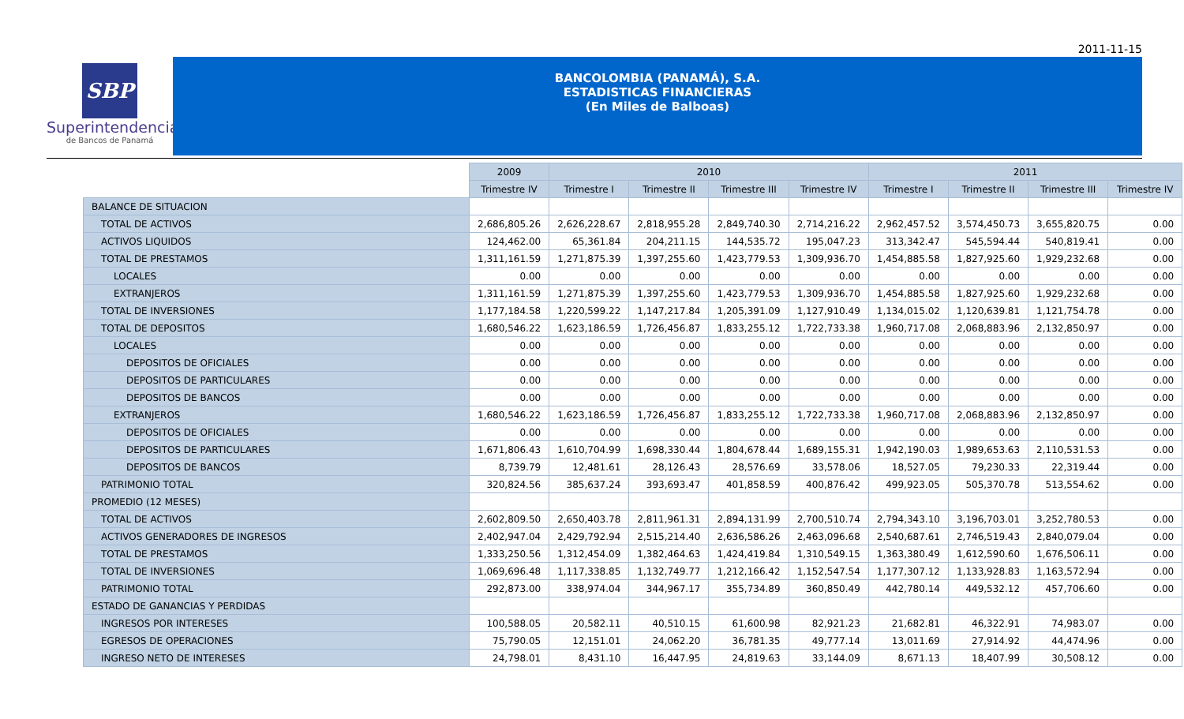2011-11-15
SBP
Superintendencia
de Bancos de Panamá
BANCOLOMBIA (PANAMÁ), S.A.
ESTADISTICAS FINANCIERAS
(En Miles de Balboas)
| | 2009 | 2010 | | | | 2011 | | | |
| | Trimestre IV | Trimestre I | Trimestre II | Trimestre III | Trimestre IV | Trimestre I | Trimestre II | Trimestre III | Trimestre IV |
| BALANCE DE SITUACION | | | | | | | | | |
| TOTAL DE ACTIVOS | 2,686,805.26 | 2,626,228.67 | 2,818,955.28 | 2,849,740.30 | 2,714,216.22 | 2,962,457.52 | 3,574,450.73 | 3,655,820.75 | 0.00 |
| ACTIVOS LIQUIDOS | 124,462.00 | 65,361.84 | 204,211.15 | 144,535.72 | 195,047.23 | 313,342.47 | 545,594.44 | 540,819.41 | 0.00 |
| TOTAL DE PRESTAMOS | 1,311,161.59 | 1,271,875.39 | 1,397,255.60 | 1,423,779.53 | 1,309,936.70 | 1,454,885.58 | 1,827,925.60 | 1,929,232.68 | 0.00 |
| LOCALES | 0.00 | 0.00 | 0.00 | 0.00 | 0.00 | 0.00 | 0.00 | 0.00 | 0.00 |
| EXTRANJEROS | 1,311,161.59 | 1,271,875.39 | 1,397,255.60 | 1,423,779.53 | 1,309,936.70 | 1,454,885.58 | 1,827,925.60 | 1,929,232.68 | 0.00 |
| TOTAL DE INVERSIONES | 1,177,184.58 | 1,220,599.22 | 1,147,217.84 | 1,205,391.09 | 1,127,910.49 | 1,134,015.02 | 1,120,639.81 | 1,121,754.78 | 0.00 |
| TOTAL DE DEPOSITOS | 1,680,546.22 | 1,623,186.59 | 1,726,456.87 | 1,833,255.12 | 1,722,733.38 | 1,960,717.08 | 2,068,883.96 | 2,132,850.97 | 0.00 |
| LOCALES | 0.00 | 0.00 | 0.00 | 0.00 | 0.00 | 0.00 | 0.00 | 0.00 | 0.00 |
| DEPOSITOS DE OFICIALES | 0.00 | 0.00 | 0.00 | 0.00 | 0.00 | 0.00 | 0.00 | 0.00 | 0.00 |
| DEPOSITOS DE PARTICULARES | 0.00 | 0.00 | 0.00 | 0.00 | 0.00 | 0.00 | 0.00 | 0.00 | 0.00 |
| DEPOSITOS DE BANCOS | 0.00 | 0.00 | 0.00 | 0.00 | 0.00 | 0.00 | 0.00 | 0.00 | 0.00 |
| EXTRANJEROS | 1,680,546.22 | 1,623,186.59 | 1,726,456.87 | 1,833,255.12 | 1,722,733.38 | 1,960,717.08 | 2,068,883.96 | 2,132,850.97 | 0.00 |
| DEPOSITOS DE OFICIALES | 0.00 | 0.00 | 0.00 | 0.00 | 0.00 | 0.00 | 0.00 | 0.00 | 0.00 |
| DEPOSITOS DE PARTICULARES | 1,671,806.43 | 1,610,704.99 | 1,698,330.44 | 1,804,678.44 | 1,689,155.31 | 1,942,190.03 | 1,989,653.63 | 2,110,531.53 | 0.00 |
| DEPOSITOS DE BANCOS | 8,739.79 | 12,481.61 | 28,126.43 | 28,576.69 | 33,578.06 | 18,527.05 | 79,230.33 | 22,319.44 | 0.00 |
| PATRIMONIO TOTAL | 320,824.56 | 385,637.24 | 393,693.47 | 401,858.59 | 400,876.42 | 499,923.05 | 505,370.78 | 513,554.62 | 0.00 |
| PROMEDIO (12 MESES) | | | | | | | | | |
| TOTAL DE ACTIVOS | 2,602,809.50 | 2,650,403.78 | 2,811,961.31 | 2,894,131.99 | 2,700,510.74 | 2,794,343.10 | 3,196,703.01 | 3,252,780.53 | 0.00 |
| ACTIVOS GENERADORES DE INGRESOS | 2,402,947.04 | 2,429,792.94 | 2,515,214.40 | 2,636,586.26 | 2,463,096.68 | 2,540,687.61 | 2,746,519.43 | 2,840,079.04 | 0.00 |
| TOTAL DE PRESTAMOS | 1,333,250.56 | 1,312,454.09 | 1,382,464.63 | 1,424,419.84 | 1,310,549.15 | 1,363,380.49 | 1,612,590.60 | 1,676,506.11 | 0.00 |
| TOTAL DE INVERSIONES | 1,069,696.48 | 1,117,338.85 | 1,132,749.77 | 1,212,166.42 | 1,152,547.54 | 1,177,307.12 | 1,133,928.83 | 1,163,572.94 | 0.00 |
| PATRIMONIO TOTAL | 292,873.00 | 338,974.04 | 344,967.17 | 355,734.89 | 360,850.49 | 442,780.14 | 449,532.12 | 457,706.60 | 0.00 |
| ESTADO DE GANANCIAS Y PERDIDAS | | | | | | | | | |
| INGRESOS POR INTERESES | 100,588.05 | 20,582.11 | 40,510.15 | 61,600.98 | 82,921.23 | 21,682.81 | 46,322.91 | 74,983.07 | 0.00 |
| EGRESOS DE OPERACIONES | 75,790.05 | 12,151.01 | 24,062.20 | 36,781.35 | 49,777.14 | 13,011.69 | 27,914.92 | 44,474.96 | 0.00 |
| INGRESO NETO DE INTERESES | 24,798.01 | 8,431.10 | 16,447.95 | 24,819.63 | 33,144.09 | 8,671.13 | 18,407.99 | 30,508.12 | 0.00 |